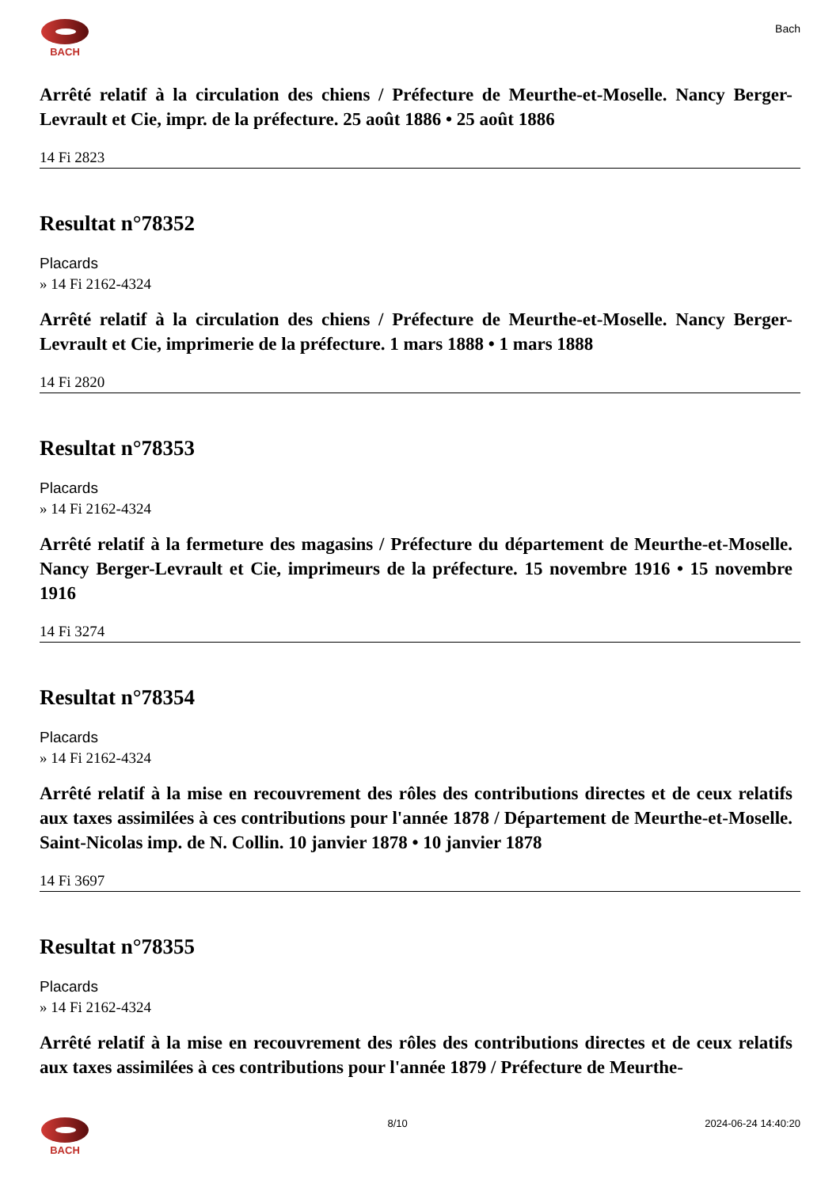BACH
Bach
Arrêté relatif à la circulation des chiens / Préfecture de Meurthe-et-Moselle. Nancy Berger-Levrault et Cie, impr. de la préfecture. 25 août 1886 • 25 août 1886
14 Fi 2823
Resultat n°78352
Placards
» 14 Fi 2162-4324
Arrêté relatif à la circulation des chiens / Préfecture de Meurthe-et-Moselle. Nancy Berger-Levrault et Cie, imprimerie de la préfecture. 1 mars 1888 • 1 mars 1888
14 Fi 2820
Resultat n°78353
Placards
» 14 Fi 2162-4324
Arrêté relatif à la fermeture des magasins / Préfecture du département de Meurthe-et-Moselle. Nancy Berger-Levrault et Cie, imprimeurs de la préfecture. 15 novembre 1916 • 15 novembre 1916
14 Fi 3274
Resultat n°78354
Placards
» 14 Fi 2162-4324
Arrêté relatif à la mise en recouvrement des rôles des contributions directes et de ceux relatifs aux taxes assimilées à ces contributions pour l'année 1878 / Département de Meurthe-et-Moselle. Saint-Nicolas imp. de N. Collin. 10 janvier 1878 • 10 janvier 1878
14 Fi 3697
Resultat n°78355
Placards
» 14 Fi 2162-4324
Arrêté relatif à la mise en recouvrement des rôles des contributions directes et de ceux relatifs aux taxes assimilées à ces contributions pour l'année 1879 / Préfecture de Meurthe-
BACH 8/10 2024-06-24 14:40:20